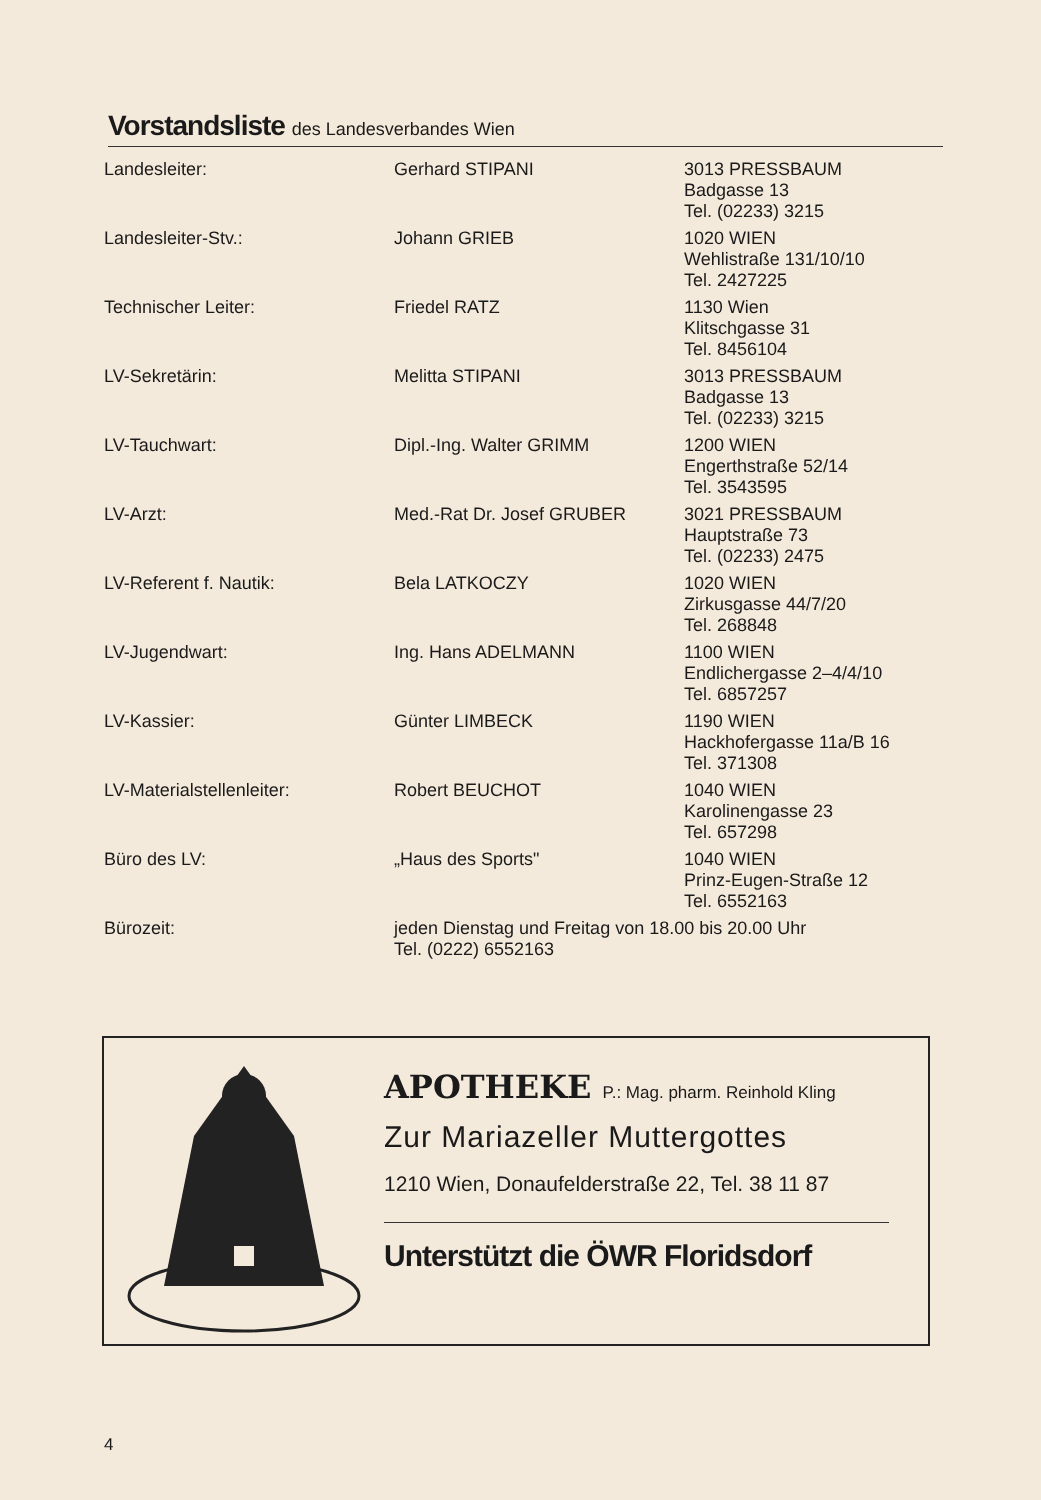Vorstandsliste des Landesverbandes Wien
| Landesleiter: | Gerhard STIPANI | 3013 PRESSBAUM Badgasse 13 Tel. (02233) 3215 |
| Landesleiter-Stv.: | Johann GRIEB | 1020 WIEN Wehlistraße 131/10/10 Tel. 2427225 |
| Technischer Leiter: | Friedel RATZ | 1130 Wien Klitschgasse 31 Tel. 8456104 |
| LV-Sekretärin: | Melitta STIPANI | 3013 PRESSBAUM Badgasse 13 Tel. (02233) 3215 |
| LV-Tauchwart: | Dipl.-Ing. Walter GRIMM | 1200 WIEN Engerthstraße 52/14 Tel. 3543595 |
| LV-Arzt: | Med.-Rat Dr. Josef GRUBER | 3021 PRESSBAUM Hauptstraße 73 Tel. (02233) 2475 |
| LV-Referent f. Nautik: | Bela LATKOCZY | 1020 WIEN Zirkusgasse 44/7/20 Tel. 268848 |
| LV-Jugendwart: | Ing. Hans ADELMANN | 1100 WIEN Endlichergasse 2–4/4/10 Tel. 6857257 |
| LV-Kassier: | Günter LIMBECK | 1190 WIEN Hackhofergasse 11a/B 16 Tel. 371308 |
| LV-Materialstellenleiter: | Robert BEUCHOT | 1040 WIEN Karolinengasse 23 Tel. 657298 |
| Büro des LV: | „Haus des Sports" | 1040 WIEN Prinz-Eugen-Straße 12 Tel. 6552163 |
| Bürozeit: | jeden Dienstag und Freitag von 18.00 bis 20.00 Uhr Tel. (0222) 6552163 | |
APOTHEKE P.: Mag. pharm. Reinhold Kling
Zur Mariazeller Muttergottes
1210 Wien, Donaufelderstraße 22, Tel. 38 11 87
Unterstützt die ÖWR Floridsdorf
4